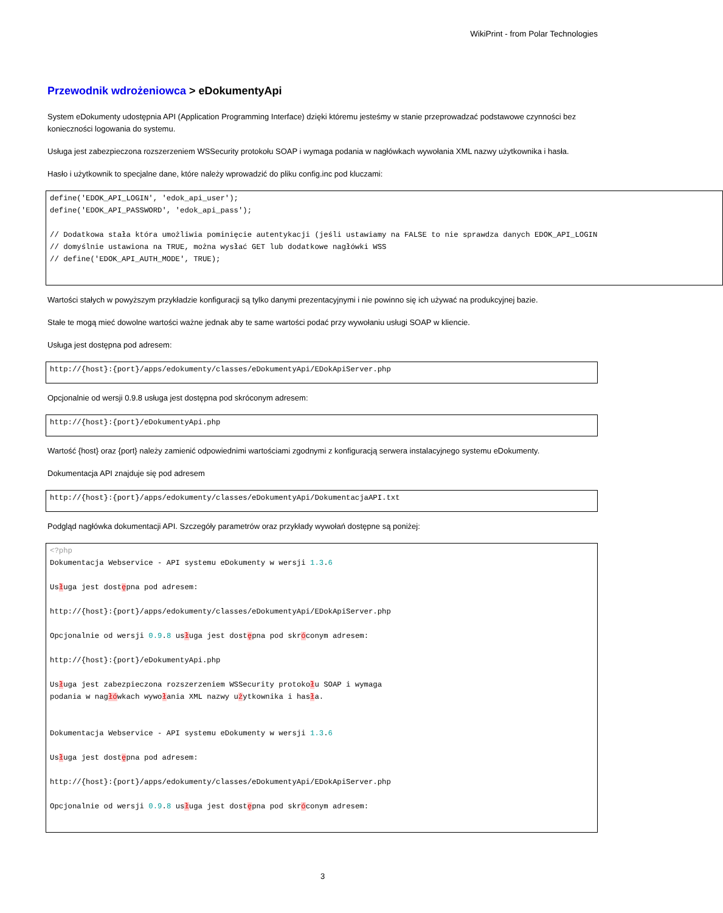WikiPrint - from Polar Technologies
Przewodnik wdrożeniowca > eDokumentyApi
System eDokumenty udostępnia API (Application Programming Interface) dzięki któremu jesteśmy w stanie przeprowadzać podstawowe czynności bez konieczności logowania do systemu.
Usługa jest zabezpieczona rozszerzeniem WSSecurity protokołu SOAP i wymaga podania w nagłówkach wywołania XML nazwy użytkownika i hasła.
Hasło i użytkownik to specjalne dane, które należy wprowadzić do pliku config.inc pod kluczami:
define('EDOK_API_LOGIN', 'edok_api_user');
define('EDOK_API_PASSWORD', 'edok_api_pass');

// Dodatkowa stała która umożliwia pominięcie autentykacji (jeśli ustawiamy na FALSE to nie sprawdza danych EDOK_API_LOGIN
// domyślnie ustawiona na TRUE, można wysłać GET lub dodatkowe nagłówki WSS
// define('EDOK_API_AUTH_MODE', TRUE);
Wartości stałych w powyższym przykładzie konfiguracji są tylko danymi prezentacyjnymi i nie powinno się ich używać na produkcyjnej bazie.
Stałe te mogą mieć dowolne wartości ważne jednak aby te same wartości podać przy wywołaniu usługi SOAP w kliencie.
Usługa jest dostępna pod adresem:
http://{host}:{port}/apps/edokumenty/classes/eDokumentyApi/EDokApiServer.php
Opcjonalnie od wersji 0.9.8 usługa jest dostępna pod skróconym adresem:
http://{host}:{port}/eDokumentyApi.php
Wartość {host} oraz {port} należy zamienić odpowiednimi wartościami zgodnymi z konfiguracją serwera instalacyjnego systemu eDokumenty.
Dokumentacja API znajduje się pod adresem
http://{host}:{port}/apps/edokumenty/classes/eDokumentyApi/DokumentacjaAPI.txt
Podgląd nagłówka dokumentacji API. Szczegóły parametrów oraz przykłady wywołań dostępne są poniżej:
<?php
Dokumentacja Webservice - API systemu eDokumenty w wersji 1.3.6

Usługa jest dostępna pod adresem:

http://{host}:{port}/apps/edokumenty/classes/eDokumentyApi/EDokApiServer.php

Opcjonalnie od wersji 0.9.8 usługa jest dostępna pod skróconym adresem:

http://{host}:{port}/eDokumentyApi.php

Usługa jest zabezpieczona rozszerzeniem WSSecurity protokołu SOAP i wymaga
podania w nagłówkach wywołania XML nazwy użytkownika i hasła.


Dokumentacja Webservice - API systemu eDokumenty w wersji 1.3.6

Usługa jest dostępna pod adresem:

http://{host}:{port}/apps/edokumenty/classes/eDokumentyApi/EDokApiServer.php

Opcjonalnie od wersji 0.9.8 usługa jest dostępna pod skróconym adresem:
3